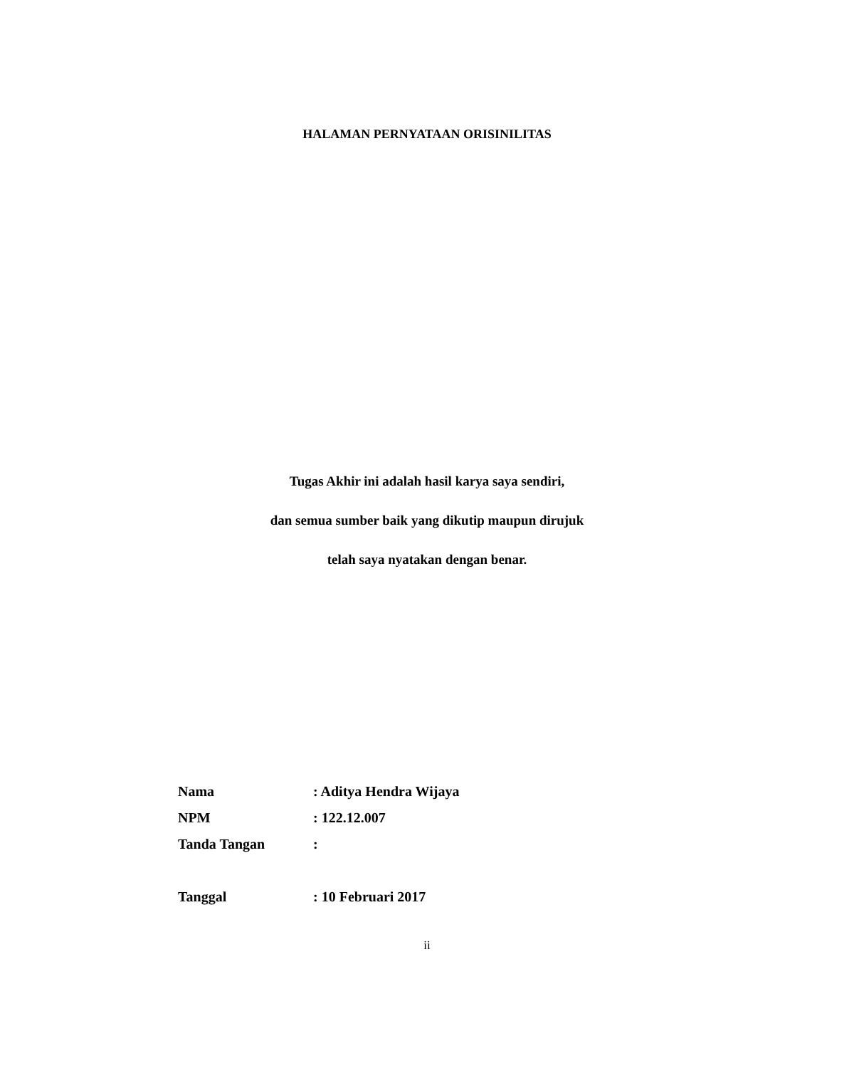HALAMAN PERNYATAAN ORISINILITAS
Tugas Akhir ini adalah hasil karya saya sendiri,
dan semua sumber baik yang dikutip maupun dirujuk
telah saya nyatakan dengan benar.
Nama: Aditya Hendra Wijaya
NPM: 122.12.007
Tanda Tangan:
Tanggal: 10 Februari 2017
ii